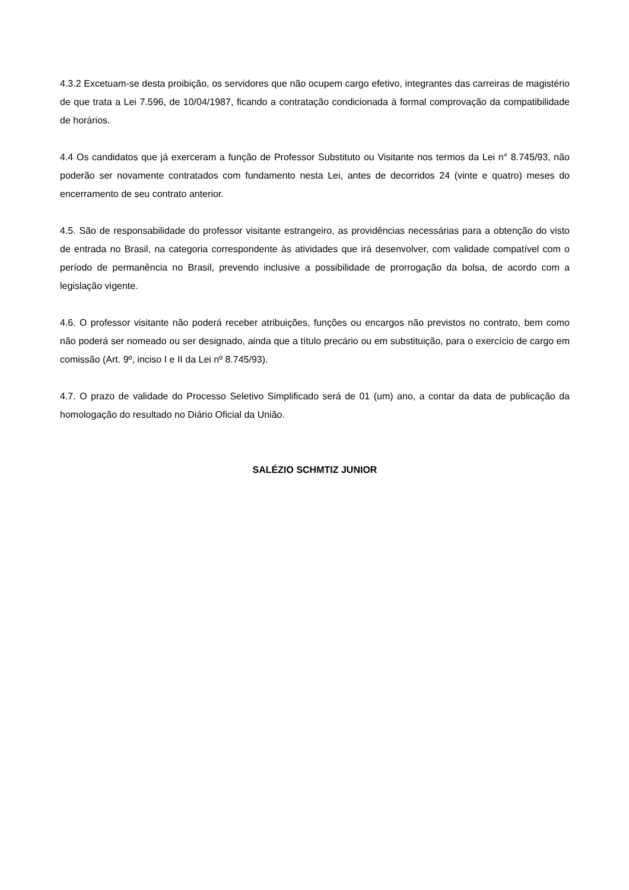4.3.2 Excetuam-se desta proibição, os servidores que não ocupem cargo efetivo, integrantes das carreiras de magistério de que trata a Lei 7.596, de 10/04/1987, ficando a contratação condicionada à formal comprovação da compatibilidade de horários.
4.4 Os candidatos que já exerceram a função de Professor Substituto ou Visitante nos termos da Lei n° 8.745/93, não poderão ser novamente contratados com fundamento nesta Lei, antes de decorridos 24 (vinte e quatro) meses do encerramento de seu contrato anterior.
4.5. São de responsabilidade do professor visitante estrangeiro, as providências necessárias para a obtenção do visto de entrada no Brasil, na categoria correspondente às atividades que irá desenvolver, com validade compatível com o período de permanência no Brasil, prevendo inclusive a possibilidade de prorrogação da bolsa, de acordo com a legislação vigente.
4.6. O professor visitante não poderá receber atribuições, funções ou encargos não previstos no contrato, bem como não poderá ser nomeado ou ser designado, ainda que a título precário ou em substituição, para o exercício de cargo em comissão (Art. 9º, inciso I e II da Lei nº 8.745/93).
4.7. O prazo de validade do Processo Seletivo Simplificado será de 01 (um) ano, a contar da data de publicação da homologação do resultado no Diário Oficial da União.
SALÉZIO SCHMTIZ JUNIOR